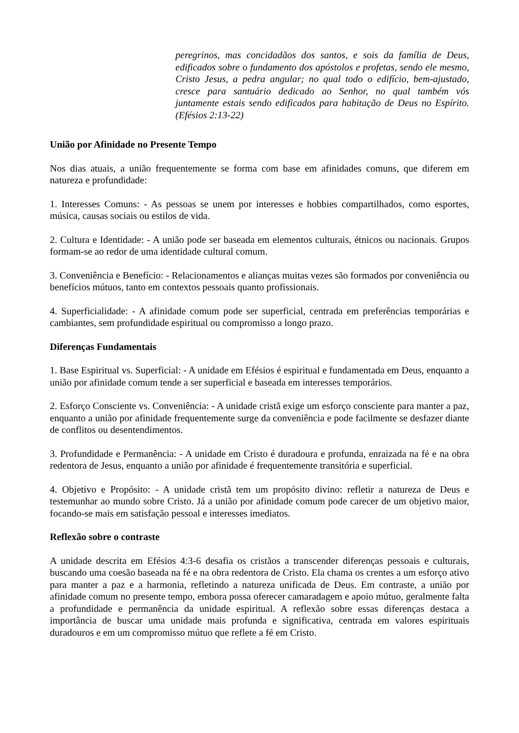peregrinos, mas concidadãos dos santos, e sois da família de Deus, edificados sobre o fundamento dos apóstolos e profetas, sendo ele mesmo, Cristo Jesus, a pedra angular; no qual todo o edifício, bem-ajustado, cresce para santuário dedicado ao Senhor, no qual também vós juntamente estais sendo edificados para habitação de Deus no Espírito. (Efésios 2:13-22)
União por Afinidade no Presente Tempo
Nos dias atuais, a união frequentemente se forma com base em afinidades comuns, que diferem em natureza e profundidade:
1. Interesses Comuns: - As pessoas se unem por interesses e hobbies compartilhados, como esportes, música, causas sociais ou estilos de vida.
2. Cultura e Identidade: - A união pode ser baseada em elementos culturais, étnicos ou nacionais. Grupos formam-se ao redor de uma identidade cultural comum.
3. Conveniência e Benefício: - Relacionamentos e alianças muitas vezes são formados por conveniência ou benefícios mútuos, tanto em contextos pessoais quanto profissionais.
4. Superficialidade: - A afinidade comum pode ser superficial, centrada em preferências temporárias e cambiantes, sem profundidade espiritual ou compromisso a longo prazo.
Diferenças Fundamentais
1. Base Espiritual vs. Superficial: - A unidade em Efésios é espiritual e fundamentada em Deus, enquanto a união por afinidade comum tende a ser superficial e baseada em interesses temporários.
2. Esforço Consciente vs. Conveniência: - A unidade cristã exige um esforço consciente para manter a paz, enquanto a união por afinidade frequentemente surge da conveniência e pode facilmente se desfazer diante de conflitos ou desentendimentos.
3. Profundidade e Permanência: - A unidade em Cristo é duradoura e profunda, enraizada na fé e na obra redentora de Jesus, enquanto a união por afinidade é frequentemente transitória e superficial.
4. Objetivo e Propósito: - A unidade cristã tem um propósito divino: refletir a natureza de Deus e testemunhar ao mundo sobre Cristo. Já a união por afinidade comum pode carecer de um objetivo maior, focando-se mais em satisfação pessoal e interesses imediatos.
Reflexão sobre o contraste
A unidade descrita em Efésios 4:3-6 desafia os cristãos a transcender diferenças pessoais e culturais, buscando uma coesão baseada na fé e na obra redentora de Cristo. Ela chama os crentes a um esforço ativo para manter a paz e a harmonia, refletindo a natureza unificada de Deus. Em contraste, a união por afinidade comum no presente tempo, embora possa oferecer camaradagem e apoio mútuo, geralmente falta a profundidade e permanência da unidade espiritual. A reflexão sobre essas diferenças destaca a importância de buscar uma unidade mais profunda e significativa, centrada em valores espirituais duradouros e em um compromisso mútuo que reflete a fé em Cristo.